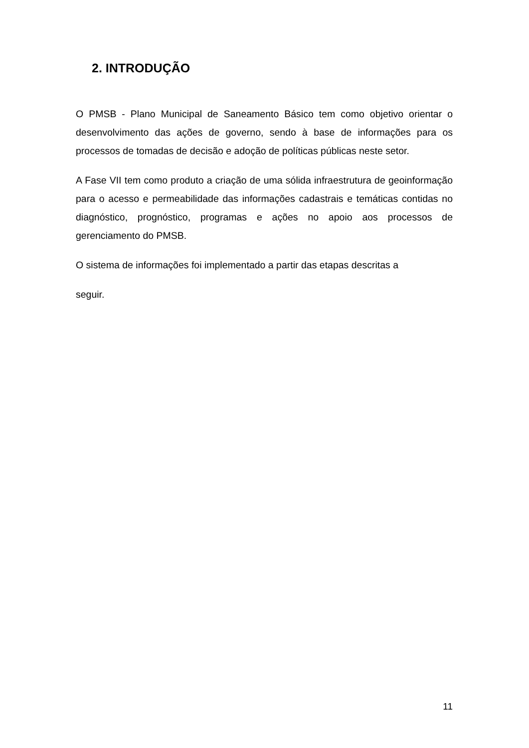2. INTRODUÇÃO
O PMSB - Plano Municipal de Saneamento Básico tem como objetivo orientar o desenvolvimento das ações de governo, sendo à base de informações para os processos de tomadas de decisão e adoção de políticas públicas neste setor.
A Fase VII tem como produto a criação de uma sólida infraestrutura de geoinformação para o acesso e permeabilidade das informações cadastrais e temáticas contidas no diagnóstico, prognóstico, programas e ações no apoio aos processos de gerenciamento do PMSB.
O sistema de informações foi implementado a partir das etapas descritas a
seguir.
11